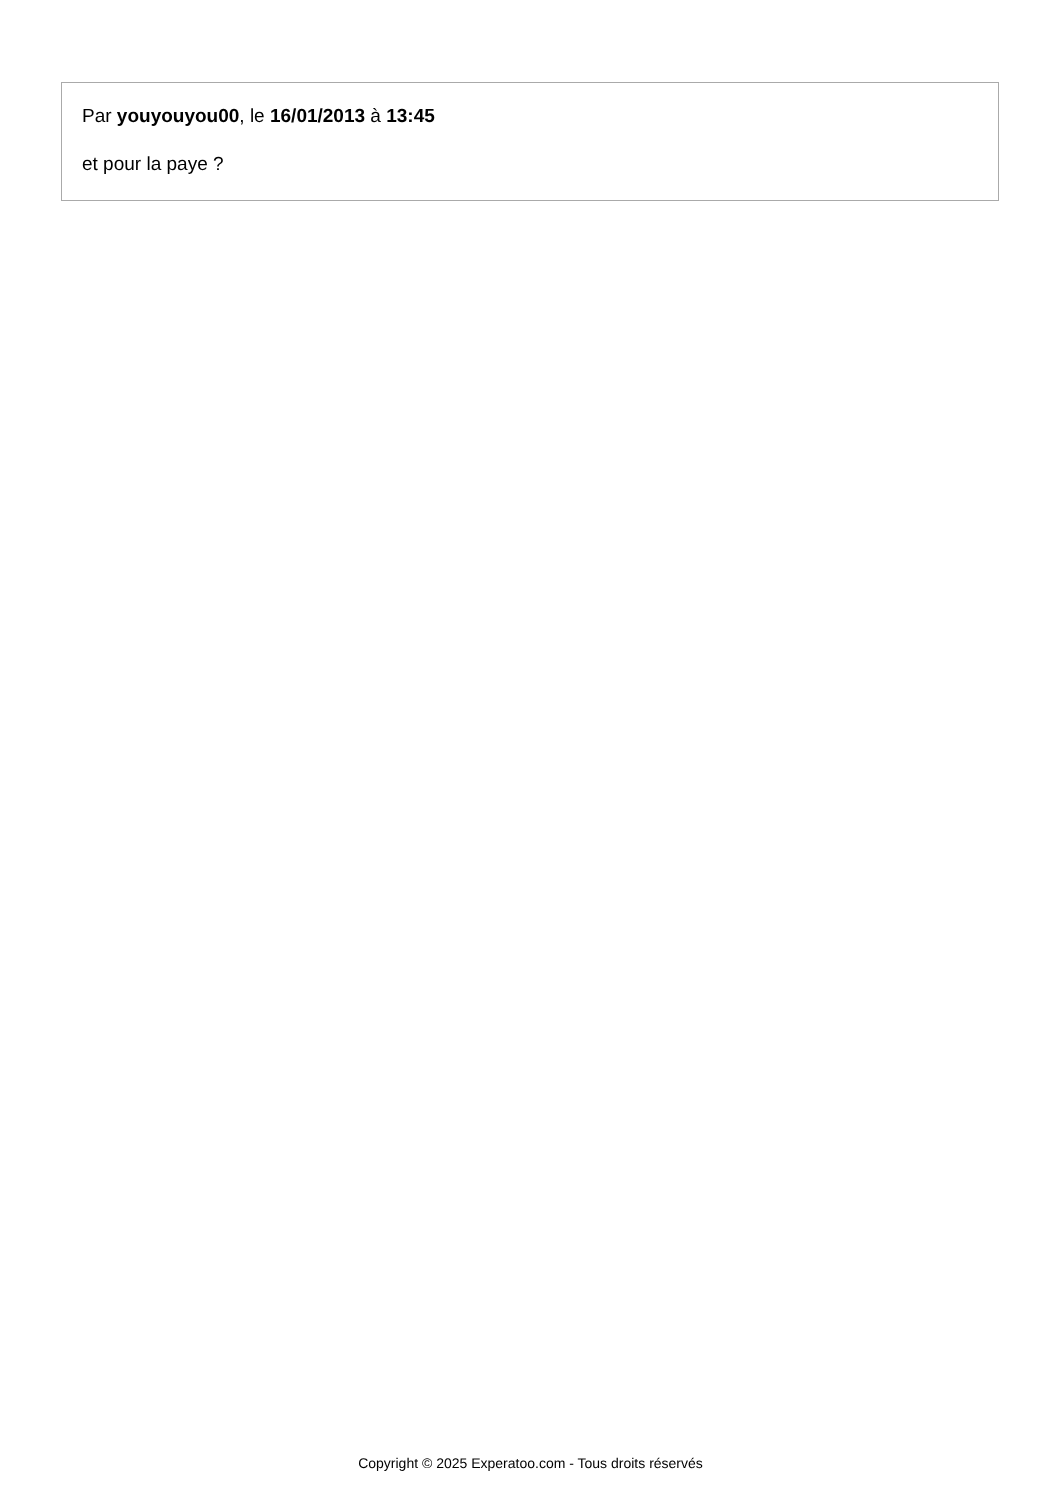Par youyouyou00, le 16/01/2013 à 13:45
et pour la paye ?
Copyright © 2025 Experatoo.com - Tous droits réservés